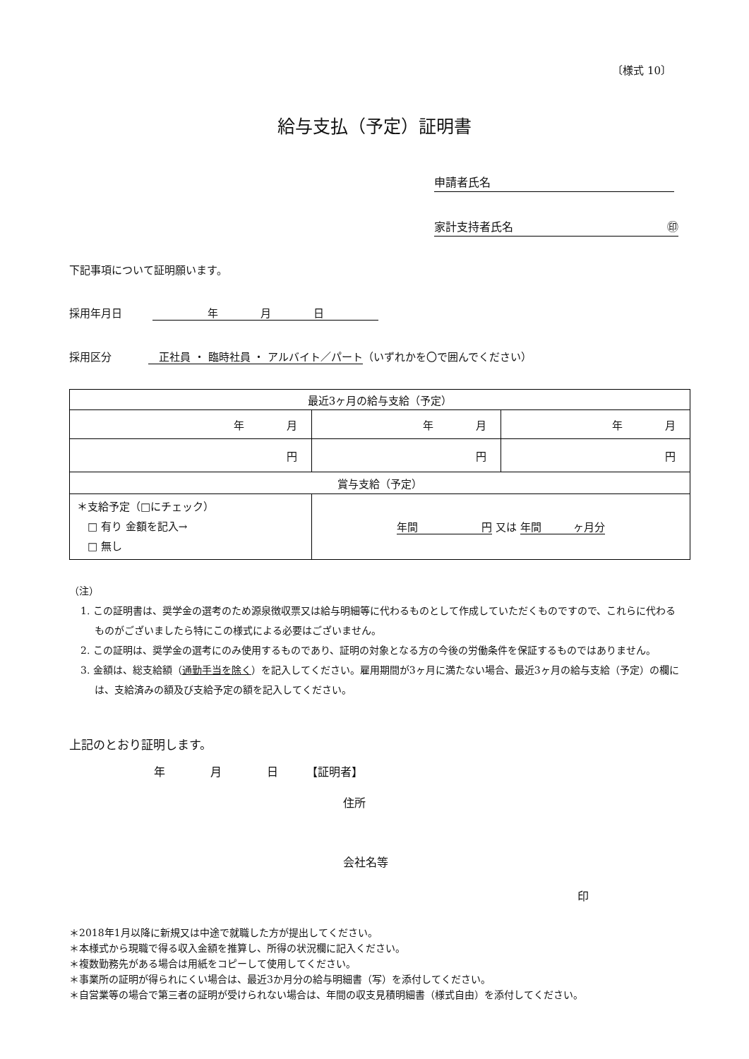〔様式 10〕
給与支払（予定）証明書
申請者氏名
家計支持者氏名 ㊞
下記事項について証明願います。
採用年月日 年　　　　月　　　　日
採用区分　正社員 ・ 臨時社員 ・ アルバイト／パート （いずれかを〇で囲んでください）
| 最近3ヶ月の給与支給（予定） | | |
| 年 月 | 年 月 | 年 月 |
| 円 | 円 | 円 |
| 賞与支給（予定） | | |
| ＊支給予定（□にチェック） □ 有り 金額を記入→ □ 無し | 年間 円 又は 年間 ヶ月分 | |
（注）
1. この証明書は、奨学金の選考のため源泉徴収票又は給与明細等に代わるものとして作成していただくものですので、これらに代わるものがございましたら特にこの様式による必要はございません。
2. この証明は、奨学金の選考にのみ使用するものであり、証明の対象となる方の今後の労働条件を保証するものではありません。
3. 金額は、総支給額（通勤手当を除く）を記入してください。雇用期間が3ヶ月に満たない場合、最近3ヶ月の給与支給（予定）の欄には、支給済みの額及び支給予定の額を記入してください。
上記のとおり証明します。
年　　　　月　　　　日　　　【証明者】
住所
会社名等
印
＊2018年1月以降に新規又は中途で就職した方が提出してください。
＊本様式から現職で得る収入金額を推算し、所得の状況欄に記入ください。
＊複数勤務先がある場合は用紙をコピーして使用してください。
＊事業所の証明が得られにくい場合は、最近3か月分の給与明細書（写）を添付してください。
＊自営業等の場合で第三者の証明が受けられない場合は、年間の収支見積明細書（様式自由）を添付してください。